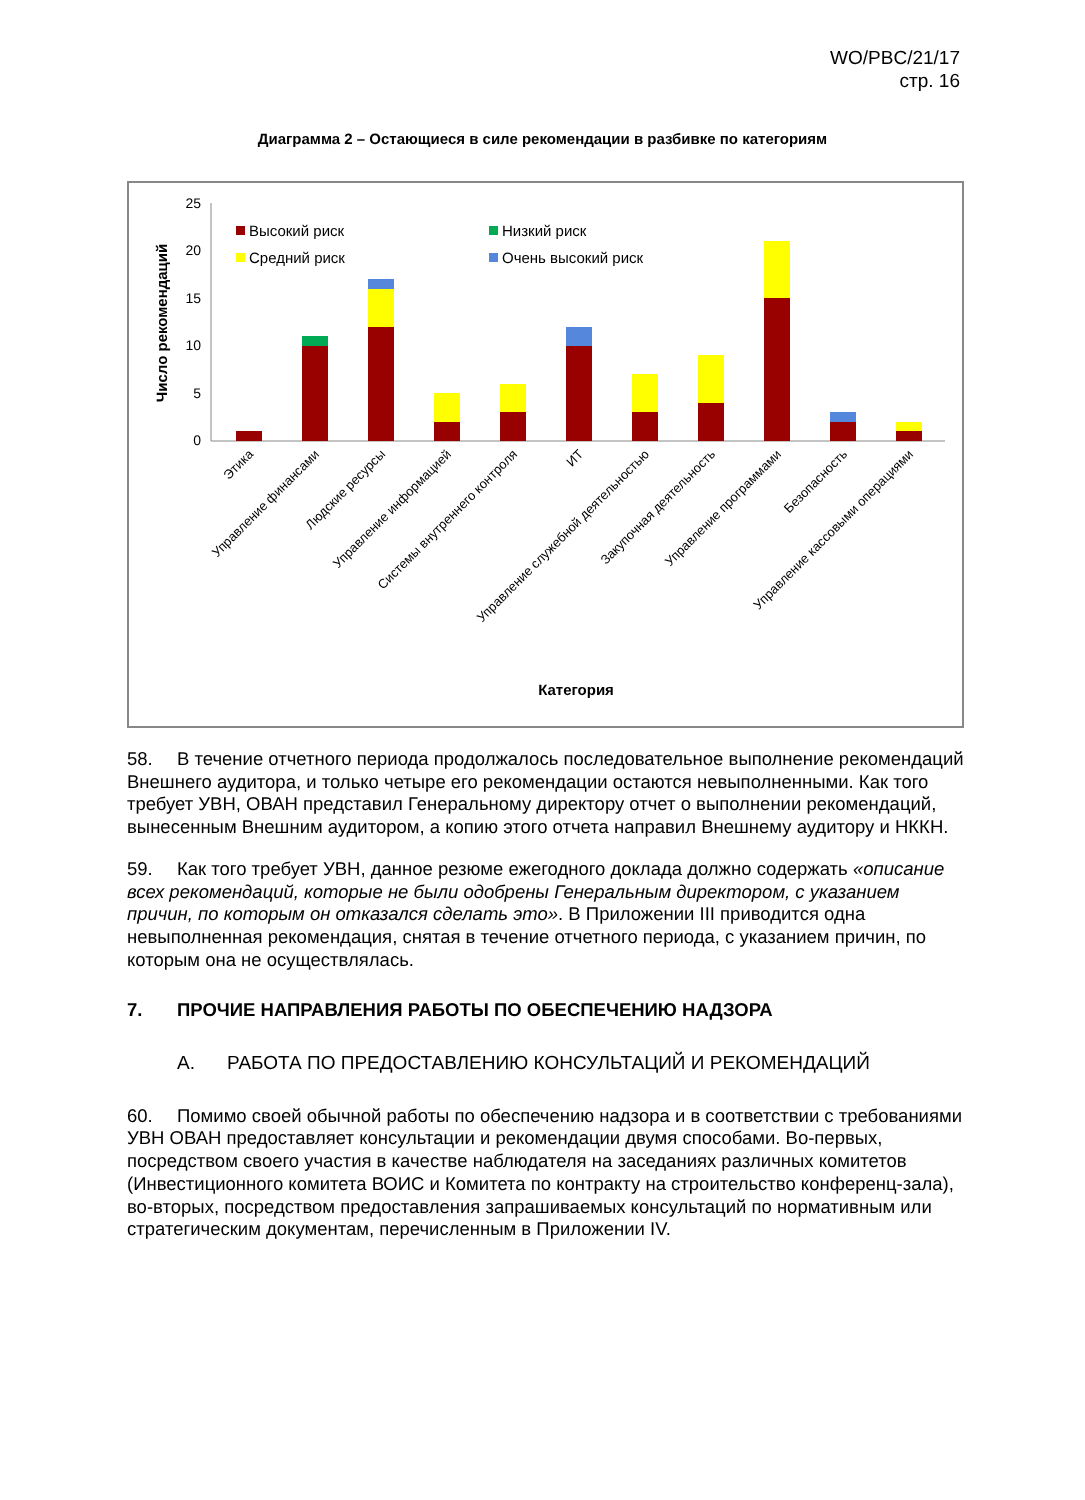WO/PBC/21/17
стр. 16
Диаграмма 2 – Остающиеся в силе рекомендации в разбивке по категориям
25
20
15
10
5
0
Число рекомендаций
Высокий риск
Средний риск
Низкий риск
Очень высокий риск
Этика
Управление финансами
Людские ресурсы
Управление информацией
Системы внутреннего контроля
ИТ
Управление служебной деятельностью
Закупочная деятельность
Управление программами
Безопасность
Управление кассовыми операциями
Категория
58. В течение отчетного периода продолжалось последовательное выполнение рекомендаций Внешнего аудитора, и только четыре его рекомендации остаются невыполненными. Как того требует УВН, ОВАН представил Генеральному директору отчет о выполнении рекомендаций, вынесенным Внешним аудитором, а копию этого отчета направил Внешнему аудитору и НККН.
59. Как того требует УВН, данное резюме ежегодного доклада должно содержать «описание всех рекомендаций, которые не были одобрены Генеральным директором, с указанием причин, по которым он отказался сделать это». В Приложении III приводится одна невыполненная рекомендация, снятая в течение отчетного периода, с указанием причин, по которым она не осуществлялась.
7. ПРОЧИЕ НАПРАВЛЕНИЯ РАБОТЫ ПО ОБЕСПЕЧЕНИЮ НАДЗОРА
A. РАБОТА ПО ПРЕДОСТАВЛЕНИЮ КОНСУЛЬТАЦИЙ И РЕКОМЕНДАЦИЙ
60. Помимо своей обычной работы по обеспечению надзора и в соответствии с требованиями УВН ОВАН предоставляет консультации и рекомендации двумя способами. Во-первых, посредством своего участия в качестве наблюдателя на заседаниях различных комитетов (Инвестиционного комитета ВОИС и Комитета по контракту на строительство конференц-зала), во-вторых, посредством предоставления запрашиваемых консультаций по нормативным или стратегическим документам, перечисленным в Приложении IV.